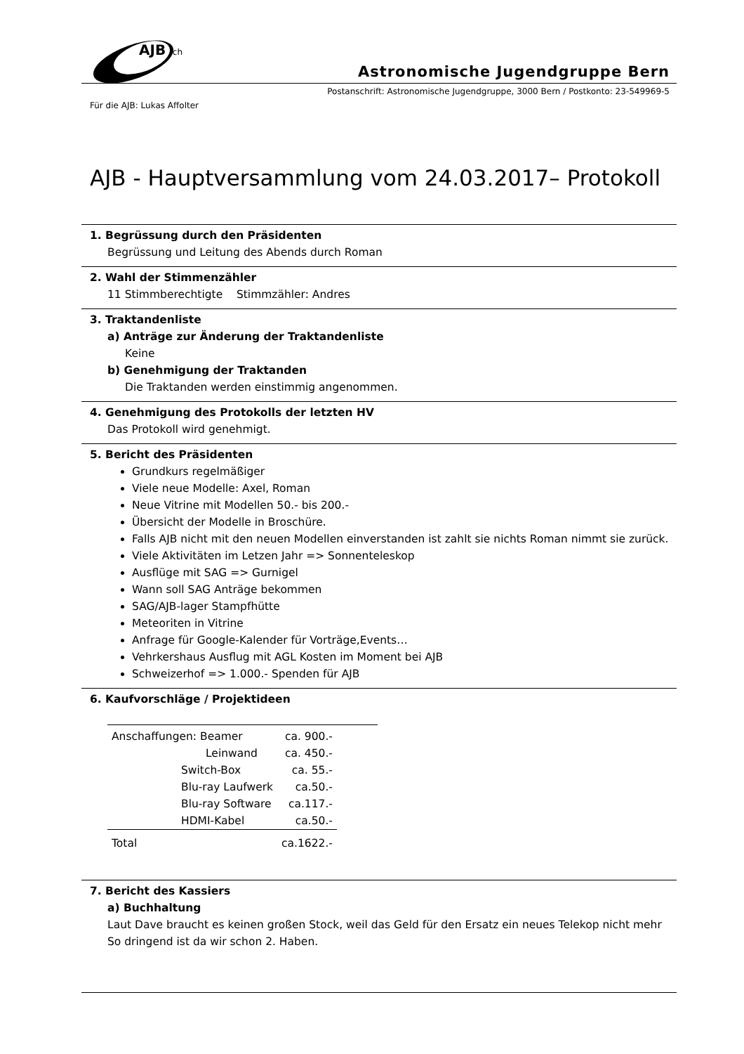AJB
.ch
Astronomische Jugendgruppe Bern
Postanschrift: Astronomische Jugendgruppe, 3000 Bern / Postkonto: 23-549969-5
Für die AJB: Lukas Affolter
AJB - Hauptversammlung vom 24.03.2017– Protokoll
1. Begrüssung durch den Präsidenten
Begrüssung und Leitung des Abends durch Roman
2. Wahl der Stimmenzähler
11 Stimmberechtigte Stimmzähler: Andres
3. Traktandenliste
a) Anträge zur Änderung der Traktandenliste
Keine
b) Genehmigung der Traktanden
Die Traktanden werden einstimmig angenommen.
4. Genehmigung des Protokolls der letzten HV
Das Protokoll wird genehmigt.
5. Bericht des Präsidenten
Grundkurs regelmäßiger
Viele neue Modelle: Axel, Roman
Neue Vitrine mit Modellen 50.- bis 200.-
Übersicht der Modelle in Broschüre.
Falls AJB nicht mit den neuen Modellen einverstanden ist zahlt sie nichts Roman nimmt sie zurück.
Viele Aktivitäten im Letzen Jahr => Sonnenteleskop
Ausflüge mit SAG => Gurnigel
Wann soll SAG Anträge bekommen
SAG/AJB-lager Stampfhütte
Meteoriten in Vitrine
Anfrage für Google-Kalender für Vorträge,Events…
Vehrkershaus Ausflug mit AGL Kosten im Moment bei AJB
Schweizerhof => 1.000.- Spenden für AJB
6. Kaufvorschläge / Projektideen
| Anschaffungen: Beamer | ca. 900.- |
| Leinwand | ca. 450.- |
| Switch-Box | ca. 55.- |
| Blu-ray Laufwerk | ca.50.- |
| Blu-ray Software | ca.117.- |
| HDMI-Kabel | ca.50.- |
| Total | ca.1622.- |
7. Bericht des Kassiers
a) Buchhaltung
Laut Dave braucht es keinen großen Stock, weil das Geld für den Ersatz ein neues Telekop nicht mehr So dringend ist da wir schon 2. Haben.